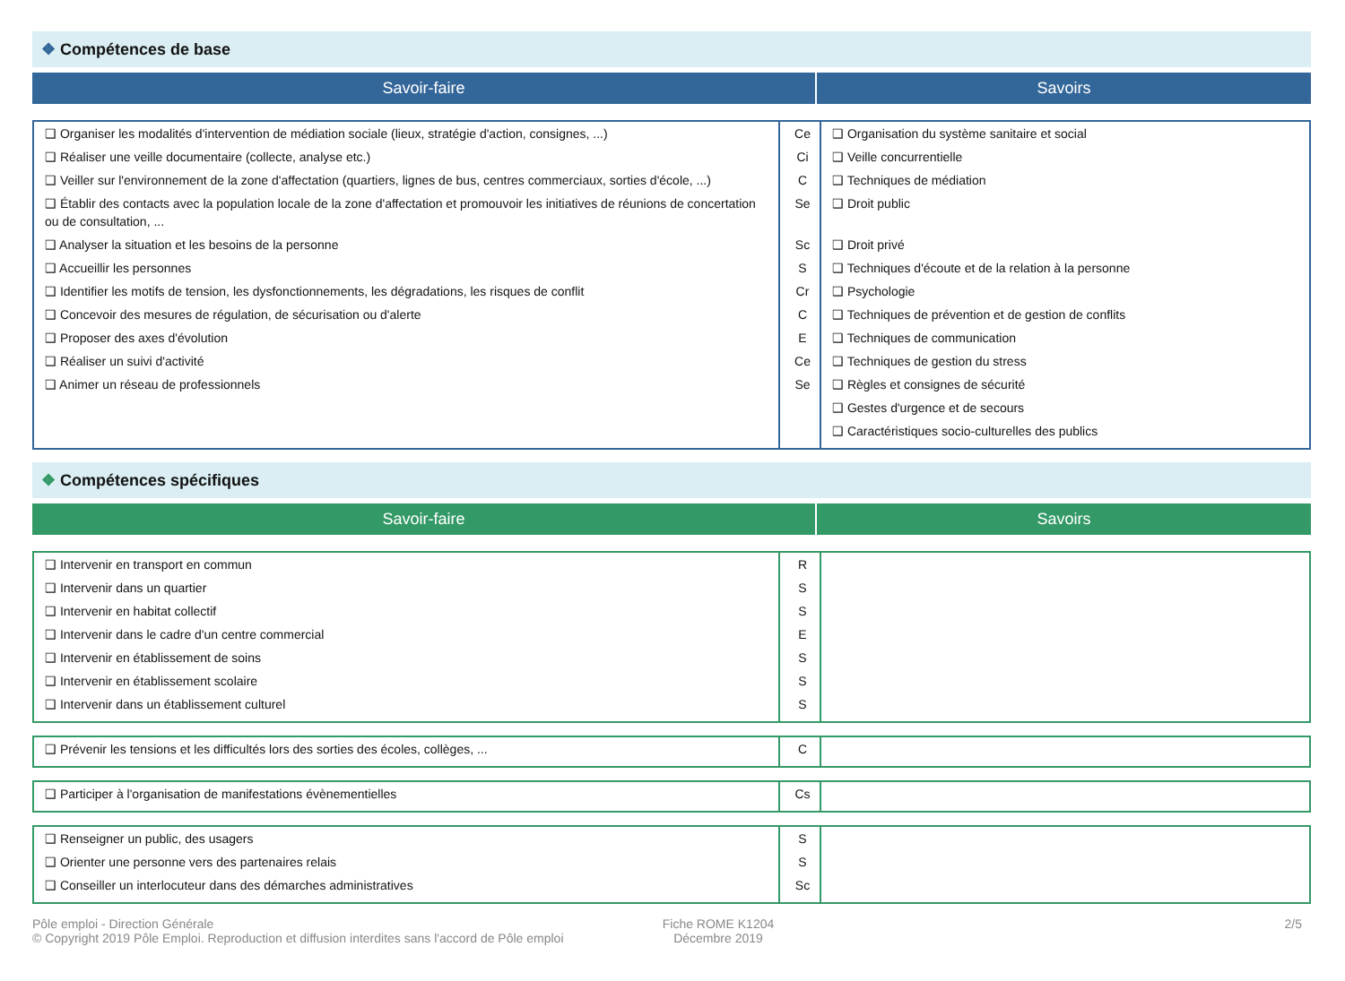❖ Compétences de base
Savoir-faire Savoirs
| ❑ Organiser les modalités d'intervention de médiation sociale (lieux, stratégie d'action, consignes, ...) ❑ Réaliser une veille documentaire (collecte, analyse etc.) ❑ Veiller sur l'environnement de la zone d'affectation (quartiers, lignes de bus, centres commerciaux, sorties d'école, ...) ❑ Établir des contacts avec la population locale de la zone d'affectation et promouvoir les initiatives de réunions de concertation ou de consultation, ... ❑ Analyser la situation et les besoins de la personne ❑ Accueillir les personnes ❑ Identifier les motifs de tension, les dysfonctionnements, les dégradations, les risques de conflit ❑ Concevoir des mesures de régulation, de sécurisation ou d'alerte ❑ Proposer des axes d'évolution ❑ Réaliser un suivi d'activité ❑ Animer un réseau de professionnels | Ce Ci C Se Sc S Cr C E Ce Se | ❑ Organisation du système sanitaire et social ❑ Veille concurrentielle ❑ Techniques de médiation ❑ Droit public ❑ Droit privé ❑ Techniques d'écoute et de la relation à la personne ❑ Psychologie ❑ Techniques de prévention et de gestion de conflits ❑ Techniques de communication ❑ Techniques de gestion du stress ❑ Règles et consignes de sécurité ❑ Gestes d'urgence et de secours ❑ Caractéristiques socio-culturelles des publics |
❖ Compétences spécifiques
Savoir-faire Savoirs
| ❑ Intervenir en transport en commun ❑ Intervenir dans un quartier ❑ Intervenir en habitat collectif ❑ Intervenir dans le cadre d'un centre commercial ❑ Intervenir en établissement de soins ❑ Intervenir en établissement scolaire ❑ Intervenir dans un établissement culturel | R S S E S S S | |
| ❑ Prévenir les tensions et les difficultés lors des sorties des écoles, collèges, ... | C | |
| ❑ Participer à l'organisation de manifestations évènementielles | Cs | |
| ❑ Renseigner un public, des usagers ❑ Orienter une personne vers des partenaires relais ❑ Conseiller un interlocuteur dans des démarches administratives | S S Sc | |
Pôle emploi - Direction Générale
© Copyright 2019 Pôle Emploi. Reproduction et diffusion interdites sans l'accord de Pôle emploi
Fiche ROME K1204
Décembre 2019
2/5